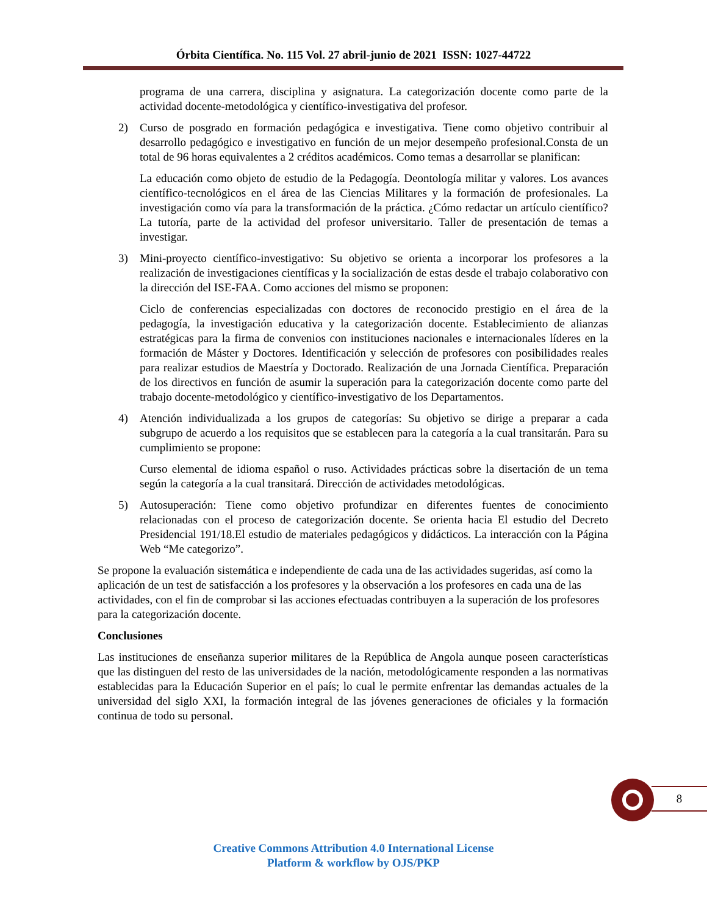Órbita Científica. No. 115 Vol. 27 abril-junio de 2021 ISSN: 1027-44722
programa de una carrera, disciplina y asignatura. La categorización docente como parte de la actividad docente-metodológica y científico-investigativa del profesor.
2) Curso de posgrado en formación pedagógica e investigativa. Tiene como objetivo contribuir al desarrollo pedagógico e investigativo en función de un mejor desempeño profesional.Consta de un total de 96 horas equivalentes a 2 créditos académicos. Como temas a desarrollar se planifican:
La educación como objeto de estudio de la Pedagogía. Deontología militar y valores. Los avances científico-tecnológicos en el área de las Ciencias Militares y la formación de profesionales. La investigación como vía para la transformación de la práctica. ¿Cómo redactar un artículo científico? La tutoría, parte de la actividad del profesor universitario. Taller de presentación de temas a investigar.
3) Mini-proyecto científico-investigativo: Su objetivo se orienta a incorporar los profesores a la realización de investigaciones científicas y la socialización de estas desde el trabajo colaborativo con la dirección del ISE-FAA. Como acciones del mismo se proponen:
Ciclo de conferencias especializadas con doctores de reconocido prestigio en el área de la pedagogía, la investigación educativa y la categorización docente. Establecimiento de alianzas estratégicas para la firma de convenios con instituciones nacionales e internacionales líderes en la formación de Máster y Doctores. Identificación y selección de profesores con posibilidades reales para realizar estudios de Maestría y Doctorado. Realización de una Jornada Científica. Preparación de los directivos en función de asumir la superación para la categorización docente como parte del trabajo docente-metodológico y científico-investigativo de los Departamentos.
4) Atención individualizada a los grupos de categorías: Su objetivo se dirige a preparar a cada subgrupo de acuerdo a los requisitos que se establecen para la categoría a la cual transitarán. Para su cumplimiento se propone:
Curso elemental de idioma español o ruso. Actividades prácticas sobre la disertación de un tema según la categoría a la cual transitará. Dirección de actividades metodológicas.
5) Autosuperación: Tiene como objetivo profundizar en diferentes fuentes de conocimiento relacionadas con el proceso de categorización docente. Se orienta hacia El estudio del Decreto Presidencial 191/18.El estudio de materiales pedagógicos y didácticos. La interacción con la Página Web “Me categorizo”.
Se propone la evaluación sistemática e independiente de cada una de las actividades sugeridas, así como la aplicación de un test de satisfacción a los profesores y la observación a los profesores en cada una de las actividades, con el fin de comprobar si las acciones efectuadas contribuyen a la superación de los profesores para la categorización docente.
Conclusiones
Las instituciones de enseñanza superior militares de la República de Angola aunque poseen características que las distinguen del resto de las universidades de la nación, metodológicamente responden a las normativas establecidas para la Educación Superior en el país; lo cual le permite enfrentar las demandas actuales de la universidad del siglo XXI, la formación integral de las jóvenes generaciones de oficiales y la formación continua de todo su personal.
8
Creative Commons Attribution 4.0 International License
Platform & workflow by OJS/PKP